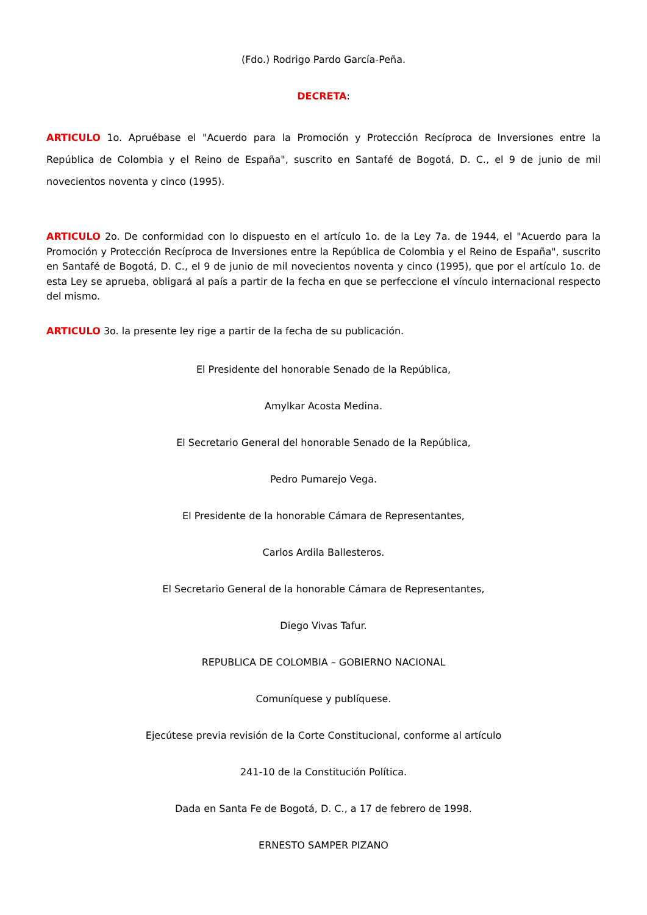(Fdo.) Rodrigo Pardo García-Peña.
DECRETA:
ARTICULO 1o. Apruébase el "Acuerdo para la Promoción y Protección Recíproca de Inversiones entre la República de Colombia y el Reino de España", suscrito en Santafé de Bogotá, D. C., el 9 de junio de mil novecientos noventa y cinco (1995).
ARTICULO 2o. De conformidad con lo dispuesto en el artículo 1o. de la Ley 7a. de 1944, el "Acuerdo para la Promoción y Protección Recíproca de Inversiones entre la República de Colombia y el Reino de España", suscrito en Santafé de Bogotá, D. C., el 9 de junio de mil novecientos noventa y cinco (1995), que por el artículo 1o. de esta Ley se aprueba, obligará al país a partir de la fecha en que se perfeccione el vínculo internacional respecto del mismo.
ARTICULO 3o. la presente ley rige a partir de la fecha de su publicación.
El Presidente del honorable Senado de la República,
Amylkar Acosta Medina.
El Secretario General del honorable Senado de la República,
Pedro Pumarejo Vega.
El Presidente de la honorable Cámara de Representantes,
Carlos Ardila Ballesteros.
El Secretario General de la honorable Cámara de Representantes,
Diego Vivas Tafur.
REPUBLICA DE COLOMBIA – GOBIERNO NACIONAL
Comuníquese y publíquese.
Ejecútese previa revisión de la Corte Constitucional, conforme al artículo
241-10 de la Constitución Política.
Dada en Santa Fe de Bogotá, D. C., a 17 de febrero de 1998.
ERNESTO SAMPER PIZANO